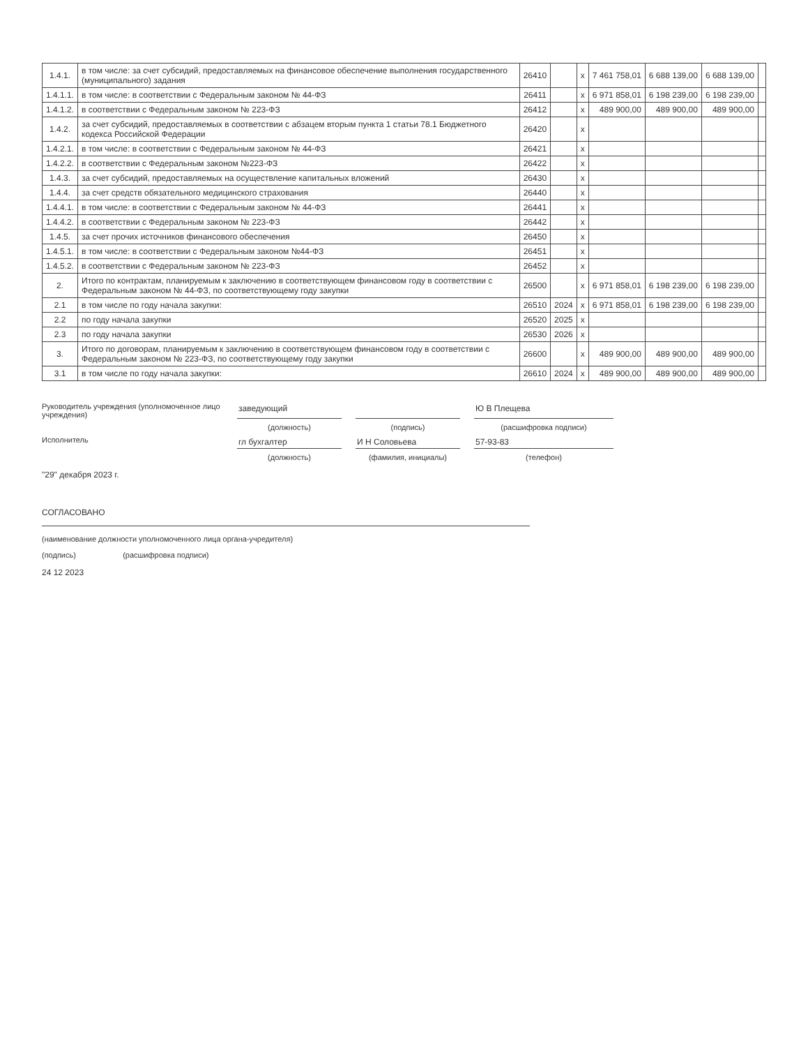| 1.4.1. | в том числе: за счет субсидий, предоставляемых на финансовое обеспечение выполнения государственного (муниципального) задания | 26410 | | x | 7 461 758,01 | 6 688 139,00 | 6 688 139,00 | |
| 1.4.1.1. | в том числе: в соответствии с Федеральным законом № 44-ФЗ | 26411 | | x | 6 971 858,01 | 6 198 239,00 | 6 198 239,00 | |
| 1.4.1.2. | в соответствии с Федеральным законом № 223-ФЗ | 26412 | | x | 489 900,00 | 489 900,00 | 489 900,00 | |
| 1.4.2. | за счет субсидий, предоставляемых в соответствии с абзацем вторым пункта 1 статьи 78.1 Бюджетного кодекса Российской Федерации | 26420 | | x | | | | |
| 1.4.2.1. | в том числе: в соответствии с Федеральным законом № 44-ФЗ | 26421 | | x | | | | |
| 1.4.2.2. | в соответствии с Федеральным законом №223-ФЗ | 26422 | | x | | | | |
| 1.4.3. | за счет субсидий, предоставляемых на осуществление капитальных вложений | 26430 | | x | | | | |
| 1.4.4. | за счет средств обязательного медицинского страхования | 26440 | | x | | | | |
| 1.4.4.1. | в том числе: в соответствии с Федеральным законом № 44-ФЗ | 26441 | | x | | | | |
| 1.4.4.2. | в соответствии с Федеральным законом № 223-ФЗ | 26442 | | x | | | | |
| 1.4.5. | за счет прочих источников финансового обеспечения | 26450 | | x | | | | |
| 1.4.5.1. | в том числе: в соответствии с Федеральным законом №44-ФЗ | 26451 | | x | | | | |
| 1.4.5.2. | в соответствии с Федеральным законом № 223-ФЗ | 26452 | | x | | | | |
| 2. | Итого по контрактам, планируемым к заключению в соответствующем финансовом году в соответствии с Федеральным законом № 44-ФЗ, по соответствующему году закупки | 26500 | | x | 6 971 858,01 | 6 198 239,00 | 6 198 239,00 | |
| 2.1 | в том числе по году начала закупки: | 26510 | 2024 | x | 6 971 858,01 | 6 198 239,00 | 6 198 239,00 | |
| 2.2 | по году начала закупки | 26520 | 2025 | x | | | | |
| 2.3 | по году начала закупки | 26530 | 2026 | x | | | | |
| 3. | Итого по договорам, планируемым к заключению в соответствующем финансовом году в соответствии с Федеральным законом № 223-ФЗ, по соответствующему году закупки | 26600 | | x | 489 900,00 | 489 900,00 | 489 900,00 | |
| 3.1 | в том числе по году начала закупки: | 26610 | 2024 | x | 489 900,00 | 489 900,00 | 489 900,00 | |
Руководитель учреждения (уполномоченное лицо учреждения)
заведующий
Ю В Плещева
(должность) (подпись) (расшифровка подписи) Исполнитель
гл бухгалтер
И Н Соловьева
57-93-83
(должность) (фамилия, инициалы) (телефон)
"29" декабря 2023 г.
СОГЛАСОВАНО
(наименование должности уполномоченного лица органа-учредителя)
(подпись) (расшифровка подписи)
24 12 2023